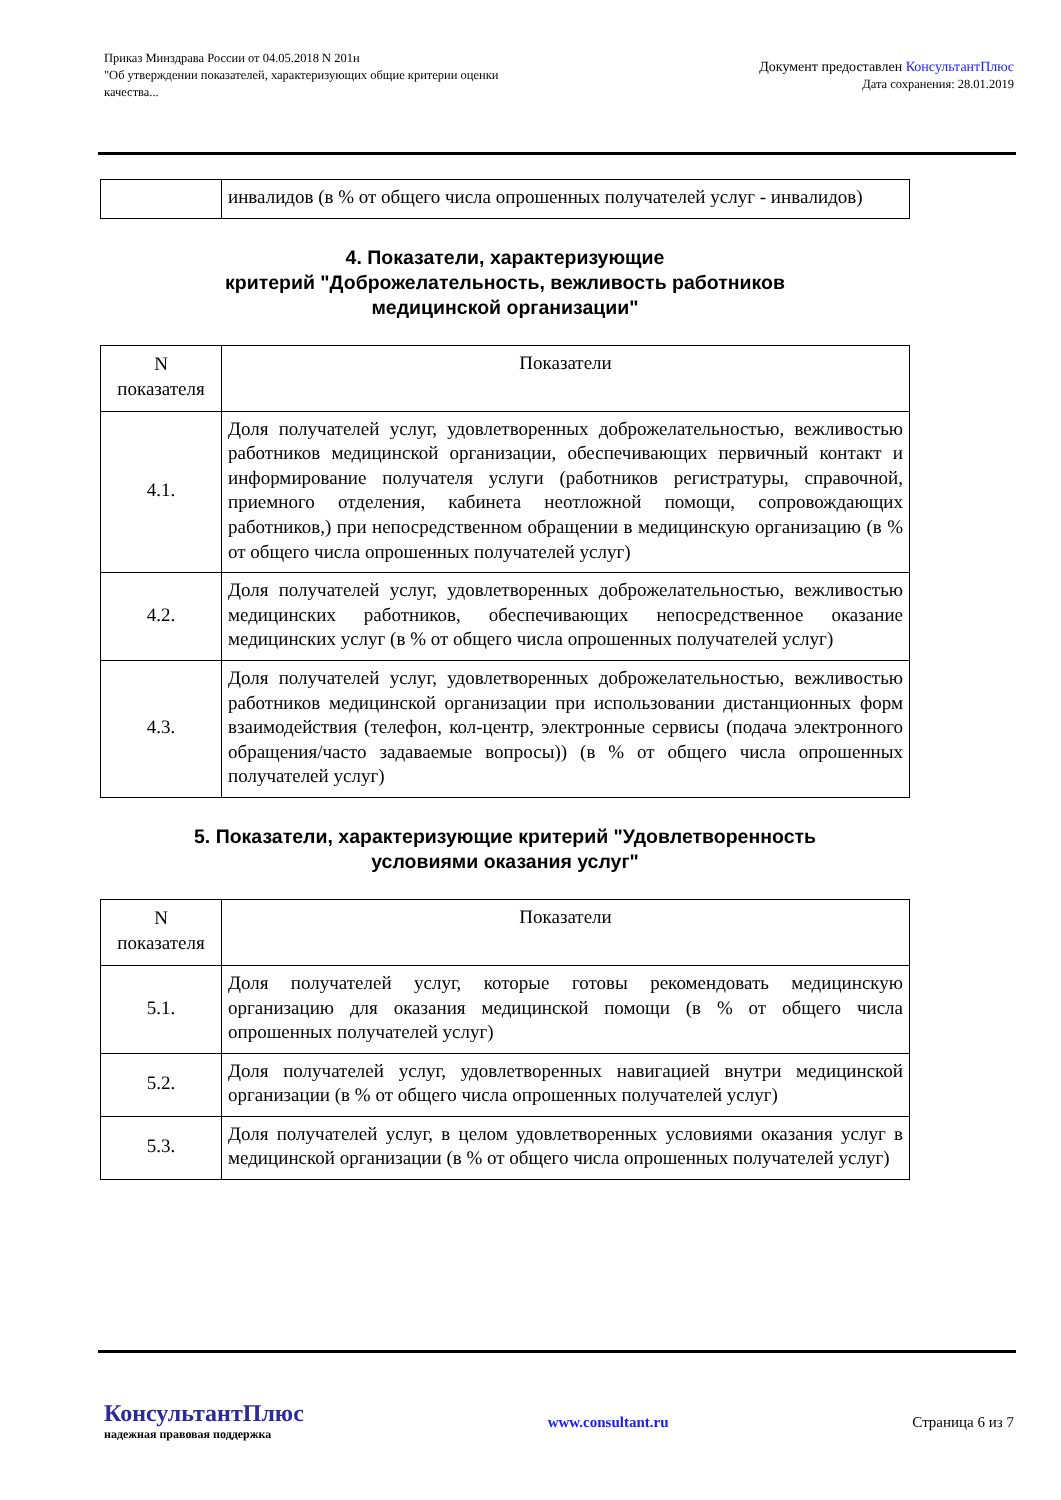Приказ Минздрава России от 04.05.2018 N 201н
"Об утверждении показателей, характеризующих общие критерии оценки
качества...
Документ предоставлен КонсультантПлюс
Дата сохранения: 28.01.2019
| | инвалидов (в % от общего числа опрошенных получателей услуг - инвалидов) |
4. Показатели, характеризующие
критерий "Доброжелательность, вежливость работников
медицинской организации"
| N показателя | Показатели |
| 4.1. | Доля получателей услуг, удовлетворенных доброжелательностью, вежливостью работников медицинской организации, обеспечивающих первичный контакт и информирование получателя услуги (работников регистратуры, справочной, приемного отделения, кабинета неотложной помощи, сопровождающих работников,) при непосредственном обращении в медицинскую организацию (в % от общего числа опрошенных получателей услуг) |
| 4.2. | Доля получателей услуг, удовлетворенных доброжелательностью, вежливостью медицинских работников, обеспечивающих непосредственное оказание медицинских услуг (в % от общего числа опрошенных получателей услуг) |
| 4.3. | Доля получателей услуг, удовлетворенных доброжелательностью, вежливостью работников медицинской организации при использовании дистанционных форм взаимодействия (телефон, кол-центр, электронные сервисы (подача электронного обращения/часто задаваемые вопросы)) (в % от общего числа опрошенных получателей услуг) |
5. Показатели, характеризующие критерий "Удовлетворенность
условиями оказания услуг"
| N показателя | Показатели |
| 5.1. | Доля получателей услуг, которые готовы рекомендовать медицинскую организацию для оказания медицинской помощи (в % от общего числа опрошенных получателей услуг) |
| 5.2. | Доля получателей услуг, удовлетворенных навигацией внутри медицинской организации (в % от общего числа опрошенных получателей услуг) |
| 5.3. | Доля получателей услуг, в целом удовлетворенных условиями оказания услуг в медицинской организации (в % от общего числа опрошенных получателей услуг) |
КонсультантПлюс
надежная правовая поддержка
www.consultant.ru Страница 6 из 7